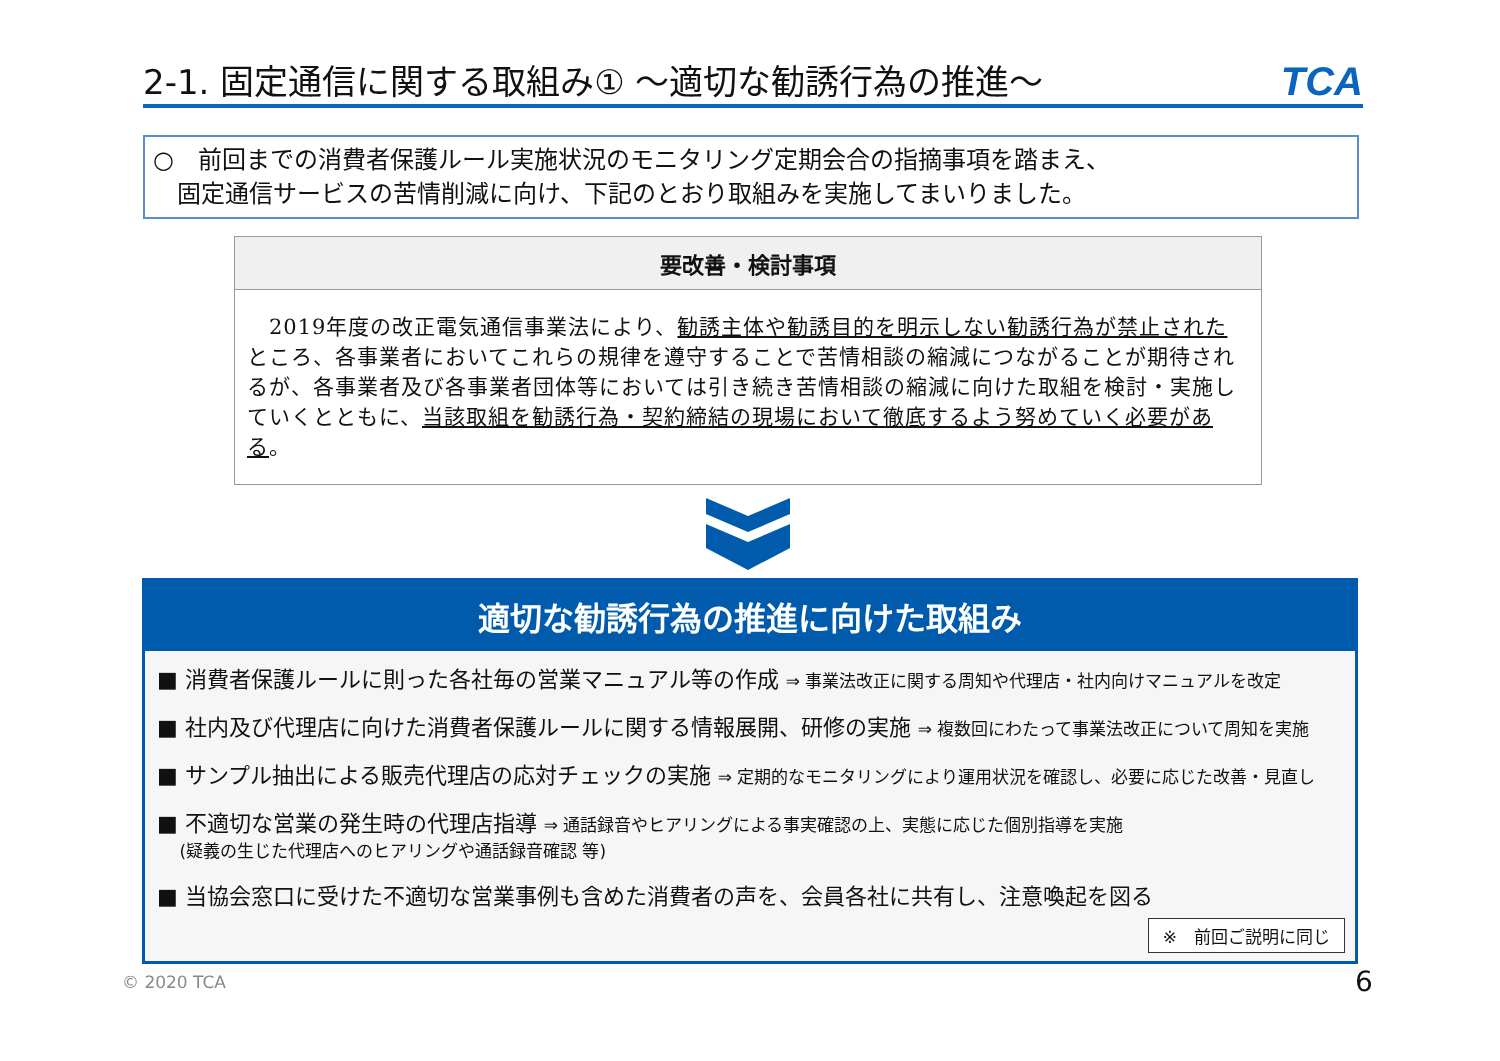2-1. 固定通信に関する取組み① ～適切な勧誘行為の推進～
TCA
○　前回までの消費者保護ルール実施状況のモニタリング定期会合の指摘事項を踏まえ、
　固定通信サービスの苦情削減に向け、下記のとおり取組みを実施してまいりました。
要改善・検討事項
　2019年度の改正電気通信事業法により、勧誘主体や勧誘目的を明示しない勧誘行為が禁止されたところ、各事業者においてこれらの規律を遵守することで苦情相談の縮減につながることが期待されるが、各事業者及び各事業者団体等においては引き続き苦情相談の縮減に向けた取組を検討・実施していくとともに、当該取組を勧誘行為・契約締結の現場において徹底するよう努めていく必要がある。
適切な勧誘行為の推進に向けた取組み
■ 消費者保護ルールに則った各社毎の営業マニュアル等の作成 ⇒ 事業法改正に関する周知や代理店・社内向けマニュアルを改定
■ 社内及び代理店に向けた消費者保護ルールに関する情報展開、研修の実施 ⇒ 複数回にわたって事業法改正について周知を実施
■ サンプル抽出による販売代理店の応対チェックの実施 ⇒ 定期的なモニタリングにより運用状況を確認し、必要に応じた改善・見直し
■ 不適切な営業の発生時の代理店指導 ⇒ 通話録音やヒアリングによる事実確認の上、実態に応じた個別指導を実施
　 (疑義の生じた代理店へのヒアリングや通話録音確認 等)
■ 当協会窓口に受けた不適切な営業事例も含めた消費者の声を、会員各社に共有し、注意喚起を図る
※　前回ご説明に同じ
© 2020 TCA 6